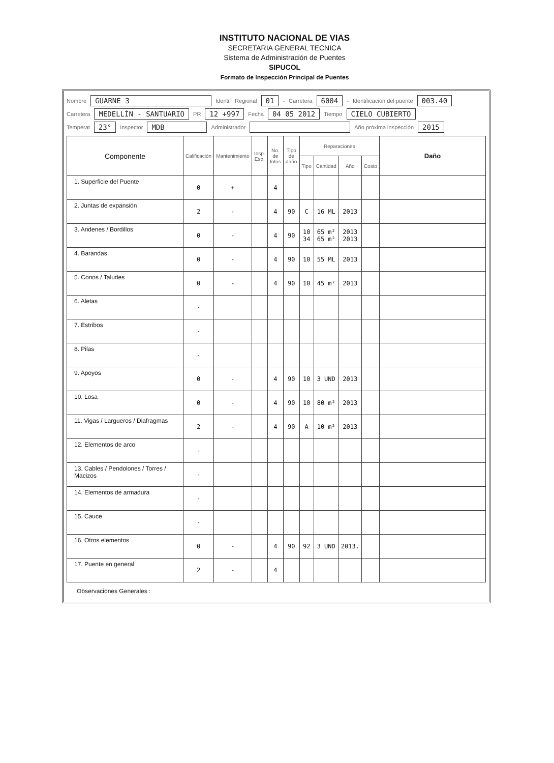INSTITUTO NACIONAL DE VIAS
SECRETARIA GENERAL TECNICA
Sistema de Administración de Puentes
SIPUCOL
Formato de Inspección Principal de Puentes
Nombre GUARNE 3 Identif Regional 01 - Carretera 6004 - Identificación del puente 003.40
Carretera MEDELLÍN - SANTUARIO PR 12 +997 Fecha 04 05 2012 Tiempo CIELO CUBIERTO
Temperat 23° Inspector MDB Administrador Año próxima inspección 2015
| Componente | Calificación | Mantenimiento | Insp. Esp. | No. de fotos | Tipo de daño | Reparaciones | | | | Daño |
| --- | --- | --- | --- | --- | --- | --- | --- | --- | --- | --- |
| | | | | | | Tipo | Cantidad | Año | Costo | |
| 1. Superficie del Puente | 0 | + | | 4 | | | | | | |
| 2. Juntas de expansión | 2 | - | | 4 | 90 | C | 16 ML | 2013 | | |
| 3. Andenes / Bordillos | 0 | - | | 4 | 90 | 10 34 | 65 m² 65 m² | 2013 2013 | | |
| 4. Barandas | 0 | - | | 4 | 90 | 10 | 55 ML | 2013 | | |
| 5. Conos / Taludes | 0 | - | | 4 | 90 | 10 | 45 m² | 2013 | | |
| 6. Aletas | - | | | | | | | | | |
| 7. Estribos | - | | | | | | | | | |
| 8. Pilas | - | | | | | | | | | |
| 9. Apoyos | 0 | - | | 4 | 90 | 10 | 3 UND | 2013 | | |
| 10. Losa | 0 | - | | 4 | 90 | 10 | 80 m² | 2013 | | |
| 11. Vigas / Largueros / Diafragmas | 2 | - | | 4 | 90 | A | 10 m² | 2013 | | |
| 12. Elementos de arco | - | | | | | | | | | |
| 13. Cables / Pendolones / Torres / Macizos | - | | | | | | | | | |
| 14. Elementos de armadura | - | | | | | | | | | |
| 15. Cauce | - | | | | | | | | | |
| 16. Otros elementos | 0 | - | | 4 | 90 | 92 | 3 UND | 2013. | | |
| 17. Puente en general | 2 | - | | 4 | | | | | | |
Observaciones Generales :